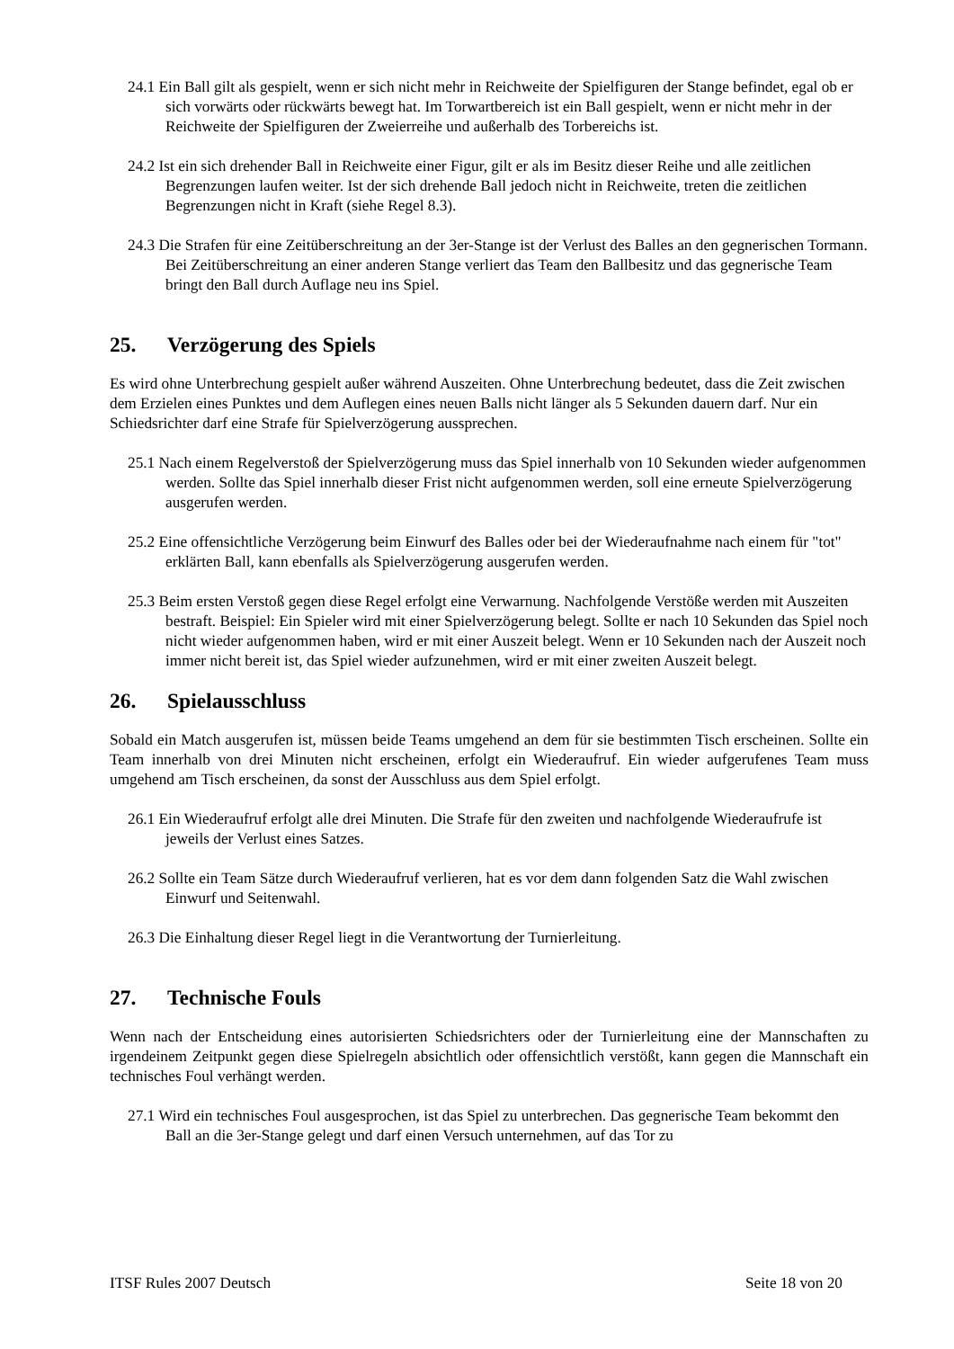24.1 Ein Ball gilt als gespielt, wenn er sich nicht mehr in Reichweite der Spielfiguren der Stange befindet, egal ob er sich vorwärts oder rückwärts bewegt hat. Im Torwartbereich ist ein Ball gespielt, wenn er nicht mehr in der Reichweite der Spielfiguren der Zweierreihe und außerhalb des Torbereichs ist.
24.2 Ist ein sich drehender Ball in Reichweite einer Figur, gilt er als im Besitz dieser Reihe und alle zeitlichen Begrenzungen laufen weiter. Ist der sich drehende Ball jedoch nicht in Reichweite, treten die zeitlichen Begrenzungen nicht in Kraft (siehe Regel 8.3).
24.3 Die Strafen für eine Zeitüberschreitung an der 3er-Stange ist der Verlust des Balles an den gegnerischen Tormann. Bei Zeitüberschreitung an einer anderen Stange verliert das Team den Ballbesitz und das gegnerische Team bringt den Ball durch Auflage neu ins Spiel.
25. Verzögerung des Spiels
Es wird ohne Unterbrechung gespielt außer während Auszeiten. Ohne Unterbrechung bedeutet, dass die Zeit zwischen dem Erzielen eines Punktes und dem Auflegen eines neuen Balls nicht länger als 5 Sekunden dauern darf. Nur ein Schiedsrichter darf eine Strafe für Spielverzögerung aussprechen.
25.1 Nach einem Regelverstoß der Spielverzögerung muss das Spiel innerhalb von 10 Sekunden wieder aufgenommen werden. Sollte das Spiel innerhalb dieser Frist nicht aufgenommen werden, soll eine erneute Spielverzögerung ausgerufen werden.
25.2 Eine offensichtliche Verzögerung beim Einwurf des Balles oder bei der Wiederaufnahme nach einem für "tot" erklärten Ball, kann ebenfalls als Spielverzögerung ausgerufen werden.
25.3 Beim ersten Verstoß gegen diese Regel erfolgt eine Verwarnung. Nachfolgende Verstöße werden mit Auszeiten bestraft. Beispiel: Ein Spieler wird mit einer Spielverzögerung belegt. Sollte er nach 10 Sekunden das Spiel noch nicht wieder aufgenommen haben, wird er mit einer Auszeit belegt. Wenn er 10 Sekunden nach der Auszeit noch immer nicht bereit ist, das Spiel wieder aufzunehmen, wird er mit einer zweiten Auszeit belegt.
26. Spielausschluss
Sobald ein Match ausgerufen ist, müssen beide Teams umgehend an dem für sie bestimmten Tisch erscheinen. Sollte ein Team innerhalb von drei Minuten nicht erscheinen, erfolgt ein Wiederaufruf. Ein wieder aufgerufenes Team muss umgehend am Tisch erscheinen, da sonst der Ausschluss aus dem Spiel erfolgt.
26.1 Ein Wiederaufruf erfolgt alle drei Minuten. Die Strafe für den zweiten und nachfolgende Wiederaufrufe ist jeweils der Verlust eines Satzes.
26.2 Sollte ein Team Sätze durch Wiederaufruf verlieren, hat es vor dem dann folgenden Satz die Wahl zwischen Einwurf und Seitenwahl.
26.3 Die Einhaltung dieser Regel liegt in die Verantwortung der Turnierleitung.
27. Technische Fouls
Wenn nach der Entscheidung eines autorisierten Schiedsrichters oder der Turnierleitung eine der Mannschaften zu irgendeinem Zeitpunkt gegen diese Spielregeln absichtlich oder offensichtlich verstößt, kann gegen die Mannschaft ein technisches Foul verhängt werden.
27.1 Wird ein technisches Foul ausgesprochen, ist das Spiel zu unterbrechen. Das gegnerische Team bekommt den Ball an die 3er-Stange gelegt und darf einen Versuch unternehmen, auf das Tor zu
ITSF Rules 2007 Deutsch Seite 18 von 20